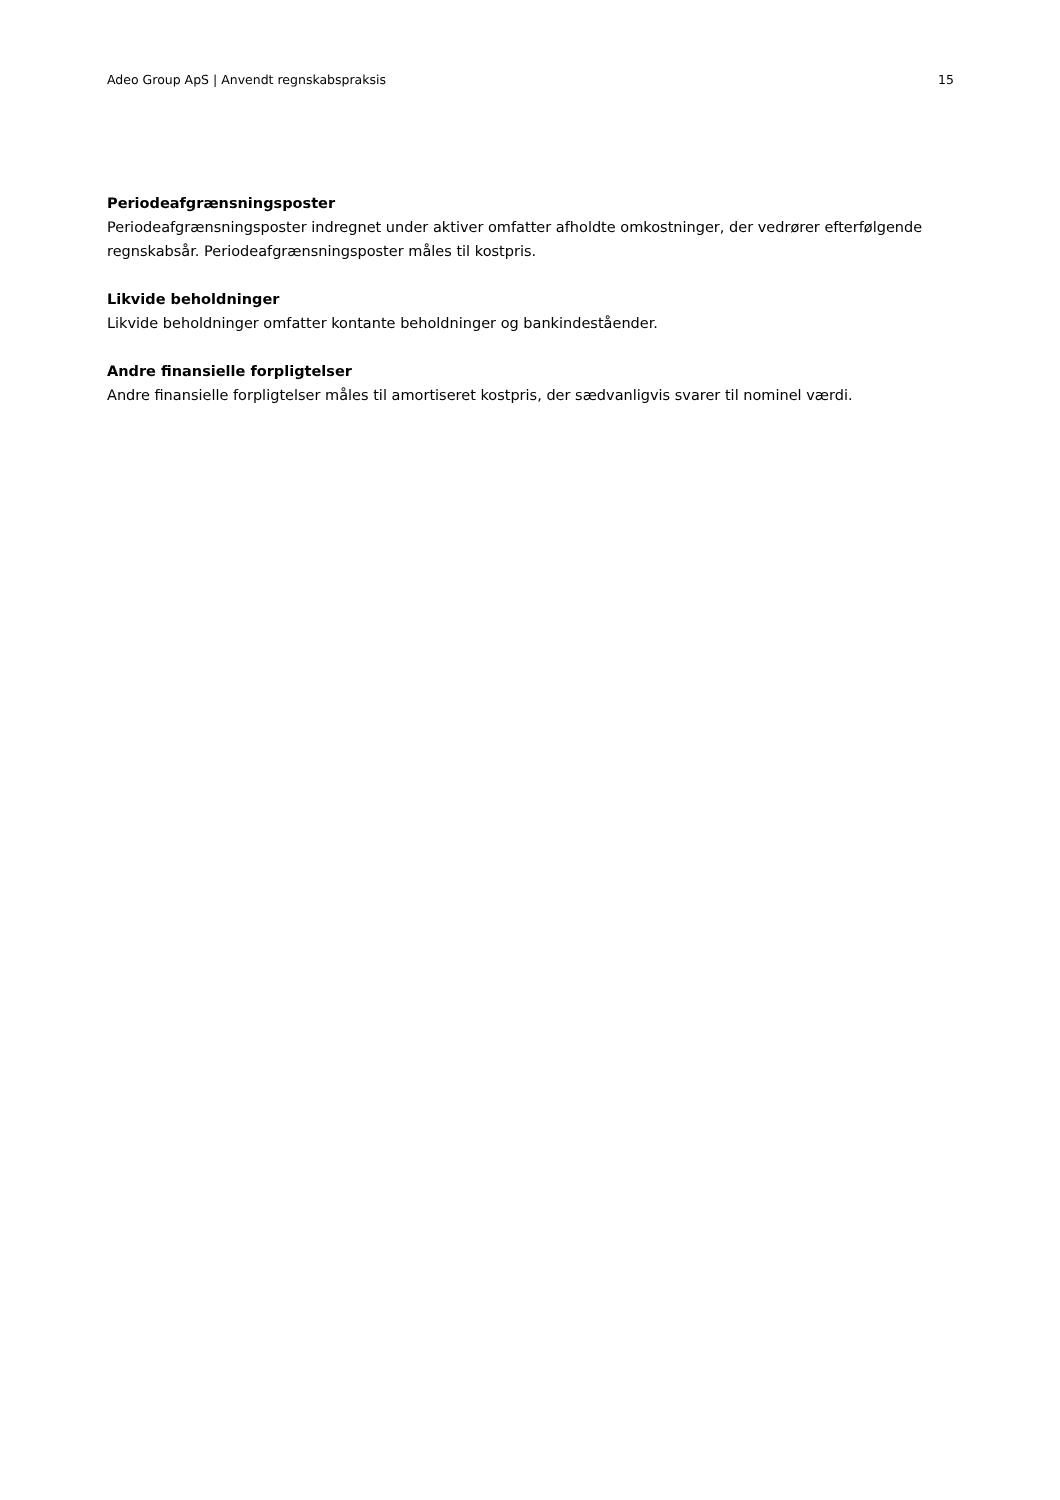Adeo Group ApS | Anvendt regnskabspraksis 15
Periodeafgrænsningsposter
Periodeafgrænsningsposter indregnet under aktiver omfatter afholdte omkostninger, der vedrører efterfølgende regnskabsår. Periodeafgrænsningsposter måles til kostpris.
Likvide beholdninger
Likvide beholdninger omfatter kontante beholdninger og bankindeståender.
Andre finansielle forpligtelser
Andre finansielle forpligtelser måles til amortiseret kostpris, der sædvanligvis svarer til nominel værdi.